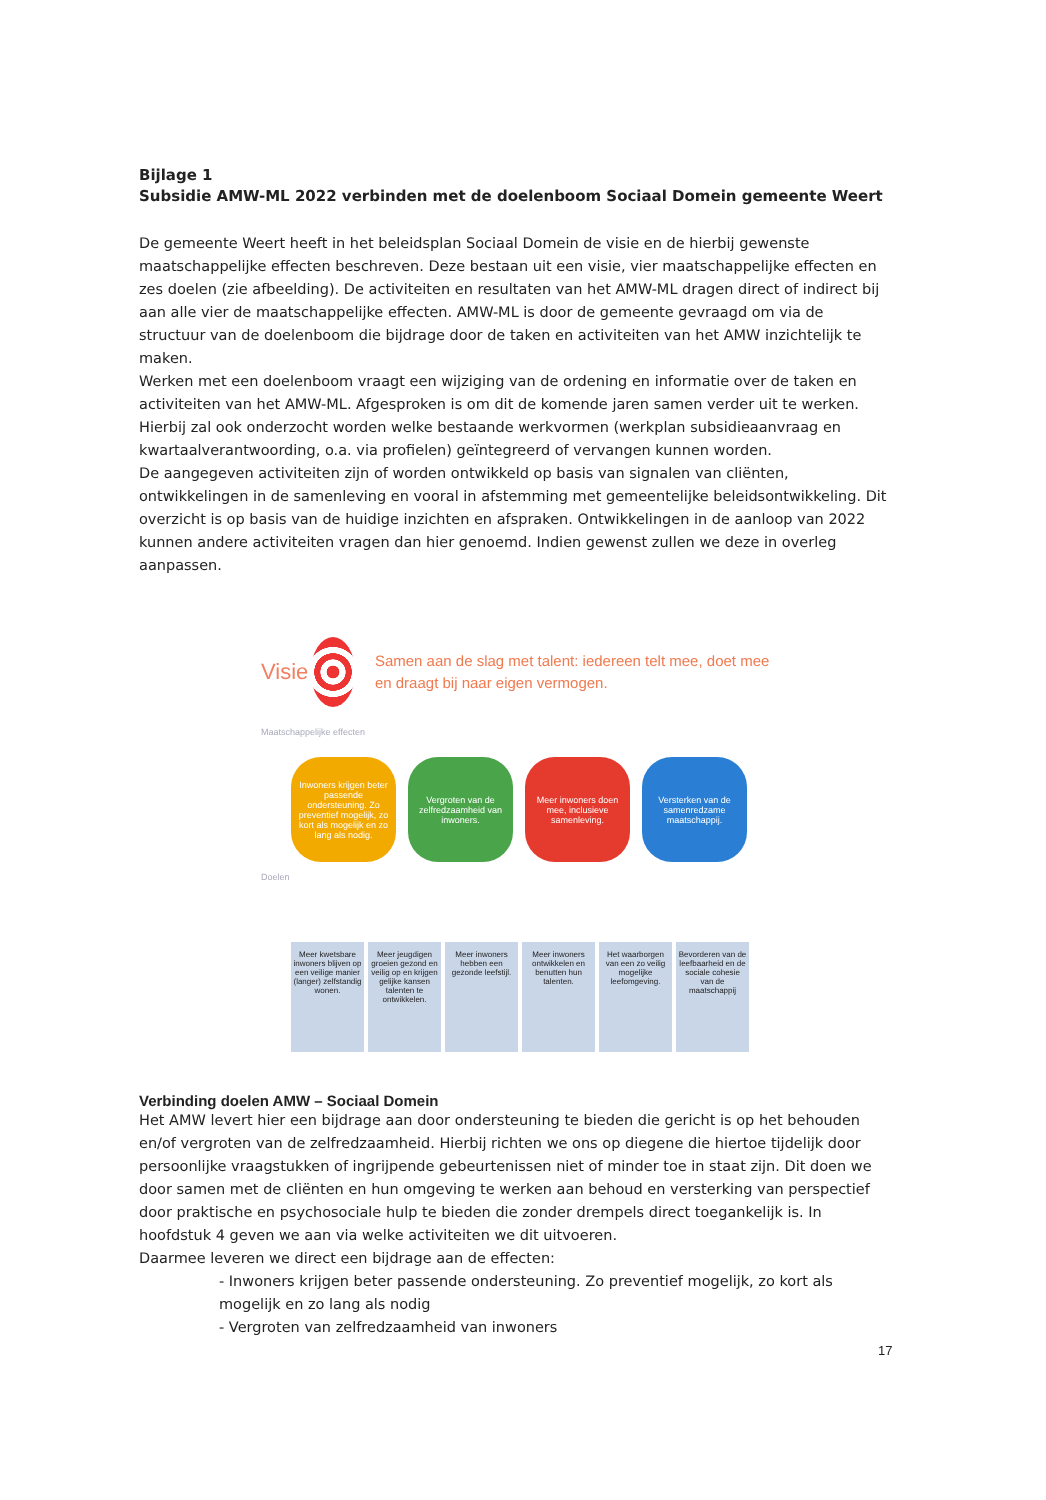Bijlage 1
Subsidie AMW-ML 2022 verbinden met de doelenboom Sociaal Domein gemeente Weert
De gemeente Weert heeft in het beleidsplan Sociaal Domein de visie en de hierbij gewenste maatschappelijke effecten beschreven. Deze bestaan uit een visie, vier maatschappelijke effecten en zes doelen (zie afbeelding). De activiteiten en resultaten van het AMW-ML dragen direct of indirect bij aan alle vier de maatschappelijke effecten. AMW-ML is door de gemeente gevraagd om via de structuur van de doelenboom die bijdrage door de taken en activiteiten van het AMW inzichtelijk te maken.
Werken met een doelenboom vraagt een wijziging van de ordening en informatie over de taken en activiteiten van het AMW-ML. Afgesproken is om dit de komende jaren samen verder uit te werken. Hierbij zal ook onderzocht worden welke bestaande werkvormen (werkplan subsidieaanvraag en kwartaalverantwoording, o.a. via profielen) geïntegreerd of vervangen kunnen worden.
De aangegeven activiteiten zijn of worden ontwikkeld op basis van signalen van cliënten, ontwikkelingen in de samenleving en vooral in afstemming met gemeentelijke beleidsontwikkeling. Dit overzicht is op basis van de huidige inzichten en afspraken. Ontwikkelingen in de aanloop van 2022 kunnen andere activiteiten vragen dan hier genoemd. Indien gewenst zullen we deze in overleg aanpassen.
Visie
Samen aan de slag met talent: iedereen telt mee, doet mee en draagt bij naar eigen vermogen.
Maatschappelijke effecten
Inwoners krijgen beter passende ondersteuning. Zo preventief mogelijk, zo kort als mogelijk en zo lang als nodig.
Vergroten van de zelfredzaamheid van inwoners.
Meer inwoners doen mee, inclusieve samenleving.
Versterken van de samenredzame maatschappij.
Doelen
Meer kwetsbare inwoners blijven op een veilige manier (langer) zelfstandig wonen.
Meer jeugdigen groeien gezond en veilig op en krijgen gelijke kansen talenten te ontwikkelen.
Meer inwoners hebben een gezonde leefstijl.
Meer inwoners ontwikkelen en benutten hun talenten.
Het waarborgen van een zo veilig mogelijke leefomgeving.
Bevorderen van de leefbaarheid en de sociale cohesie van de maatschappij
Verbinding doelen AMW – Sociaal Domein
Het AMW levert hier een bijdrage aan door ondersteuning te bieden die gericht is op het behouden en/of vergroten van de zelfredzaamheid. Hierbij richten we ons op diegene die hiertoe tijdelijk door persoonlijke vraagstukken of ingrijpende gebeurtenissen niet of minder toe in staat zijn. Dit doen we door samen met de cliënten en hun omgeving te werken aan behoud en versterking van perspectief door praktische en psychosociale hulp te bieden die zonder drempels direct toegankelijk is. In hoofdstuk 4 geven we aan via welke activiteiten we dit uitvoeren.
Daarmee leveren we direct een bijdrage aan de effecten:
- Inwoners krijgen beter passende ondersteuning. Zo preventief mogelijk, zo kort als mogelijk en zo lang als nodig
- Vergroten van zelfredzaamheid van inwoners
17